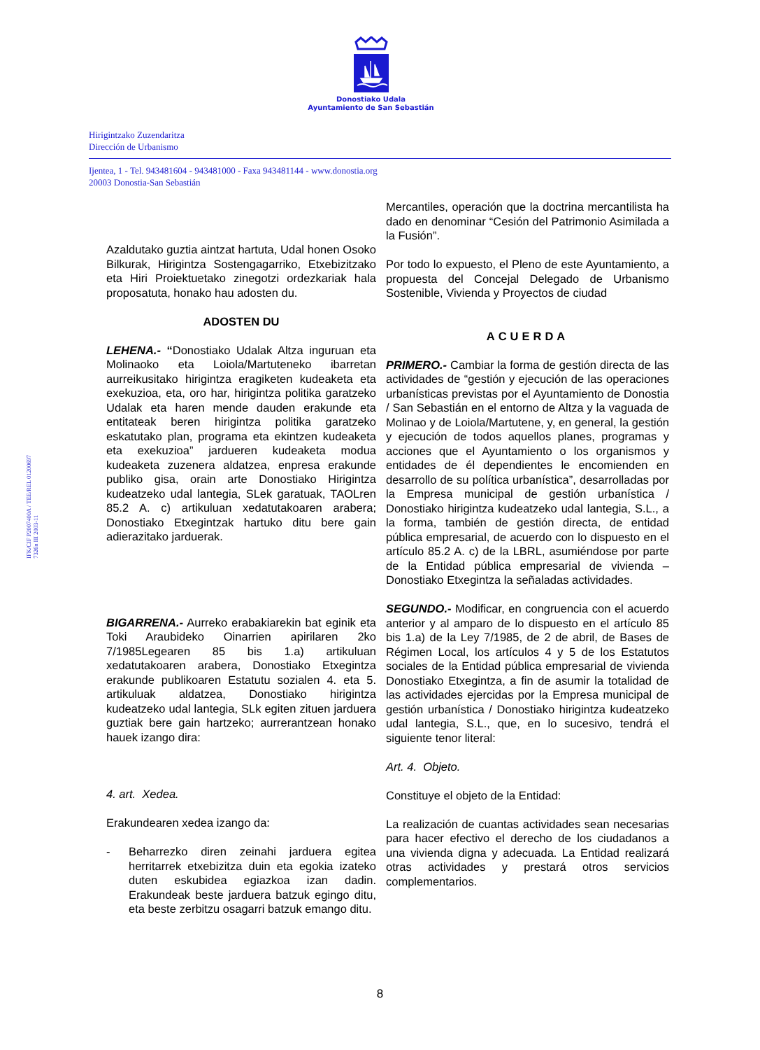Donostiako Udala
Ayuntamiento de San Sebastián
Hirigintzako Zuzendaritza
Dirección de Urbanismo
Ijentea, 1 - Tel. 943481604 - 943481000 - Faxa 943481144 - www.donostia.org
20003 Donostia-San Sebastián
IFK/CIF P2007400A / TEE/REL 01200697
7326n III 2003-11
Azaldutako guztia aintzat hartuta, Udal honen Osoko Bilkurak, Hirigintza Sostengagarriko, Etxebizitzako eta Hiri Proiektuetako zinegotzi ordezkariak hala proposatuta, honako hau adosten du.
ADOSTEN DU
LEHENA.- “Donostiako Udalak Altza inguruan eta Molinaoko eta Loiola/Martuteneko ibarretan aurreikusitako hirigintza eragiketen kudeaketa eta exekuzioa, eta, oro har, hirigintza politika garatzeko Udalak eta haren mende dauden erakunde eta entitateak beren hirigintza politika garatzeko eskatutako plan, programa eta ekintzen kudeaketa eta exekuzioa” jardueren kudeaketa modua kudeaketa zuzenera aldatzea, enpresa erakunde publiko gisa, orain arte Donostiako Hirigintza kudeatzeko udal lantegia, SLek garatuak, TAOLren 85.2 A. c) artikuluan xedatutakoaren arabera; Donostiako Etxegintzak hartuko ditu bere gain adierazitako jarduerak.
BIGARRENA.- Aurreko erabakiarekin bat eginik eta Toki Araubideko Oinarrien apirilaren 2ko 7/1985Legearen 85 bis 1.a) artikuluan xedatutakoaren arabera, Donostiako Etxegintza erakunde publikoaren Estatutu sozialen 4. eta 5. artikuluak aldatzea, Donostiako hirigintza kudeatzeko udal lantegia, SLk egiten zituen jarduera guztiak bere gain hartzeko; aurrerantzean honako hauek izango dira:
4. art. Xedea.
Erakundearen xedea izango da:
- Beharrezko diren zeinahi jarduera egitea herritarrek etxebizitza duin eta egokia izateko duten eskubidea egiazkoa izan dadin. Erakundeak beste jarduera batzuk egingo ditu, eta beste zerbitzu osagarri batzuk emango ditu.
Mercantiles, operación que la doctrina mercantilista ha dado en denominar “Cesión del Patrimonio Asimilada a la Fusión”.
Por todo lo expuesto, el Pleno de este Ayuntamiento, a propuesta del Concejal Delegado de Urbanismo Sostenible, Vivienda y Proyectos de ciudad
ACUERDA
PRIMERO.- Cambiar la forma de gestión directa de las actividades de “gestión y ejecución de las operaciones urbanísticas previstas por el Ayuntamiento de Donostia / San Sebastián en el entorno de Altza y la vaguada de Molinao y de Loiola/Martutene, y, en general, la gestión y ejecución de todos aquellos planes, programas y acciones que el Ayuntamiento o los organismos y entidades de él dependientes le encomienden en desarrollo de su política urbanística”, desarrolladas por la Empresa municipal de gestión urbanística / Donostiako hirigintza kudeatzeko udal lantegia, S.L., a la forma, también de gestión directa, de entidad pública empresarial, de acuerdo con lo dispuesto en el artículo 85.2 A. c) de la LBRL, asumiéndose por parte de la Entidad pública empresarial de vivienda – Donostiako Etxegintza la señaladas actividades.
SEGUNDO.- Modificar, en congruencia con el acuerdo anterior y al amparo de lo dispuesto en el artículo 85 bis 1.a) de la Ley 7/1985, de 2 de abril, de Bases de Régimen Local, los artículos 4 y 5 de los Estatutos sociales de la Entidad pública empresarial de vivienda Donostiako Etxegintza, a fin de asumir la totalidad de las actividades ejercidas por la Empresa municipal de gestión urbanística / Donostiako hirigintza kudeatzeko udal lantegia, S.L., que, en lo sucesivo, tendrá el siguiente tenor literal:
Art. 4. Objeto.
Constituye el objeto de la Entidad:
La realización de cuantas actividades sean necesarias para hacer efectivo el derecho de los ciudadanos a una vivienda digna y adecuada. La Entidad realizará otras actividades y prestará otros servicios complementarios.
8